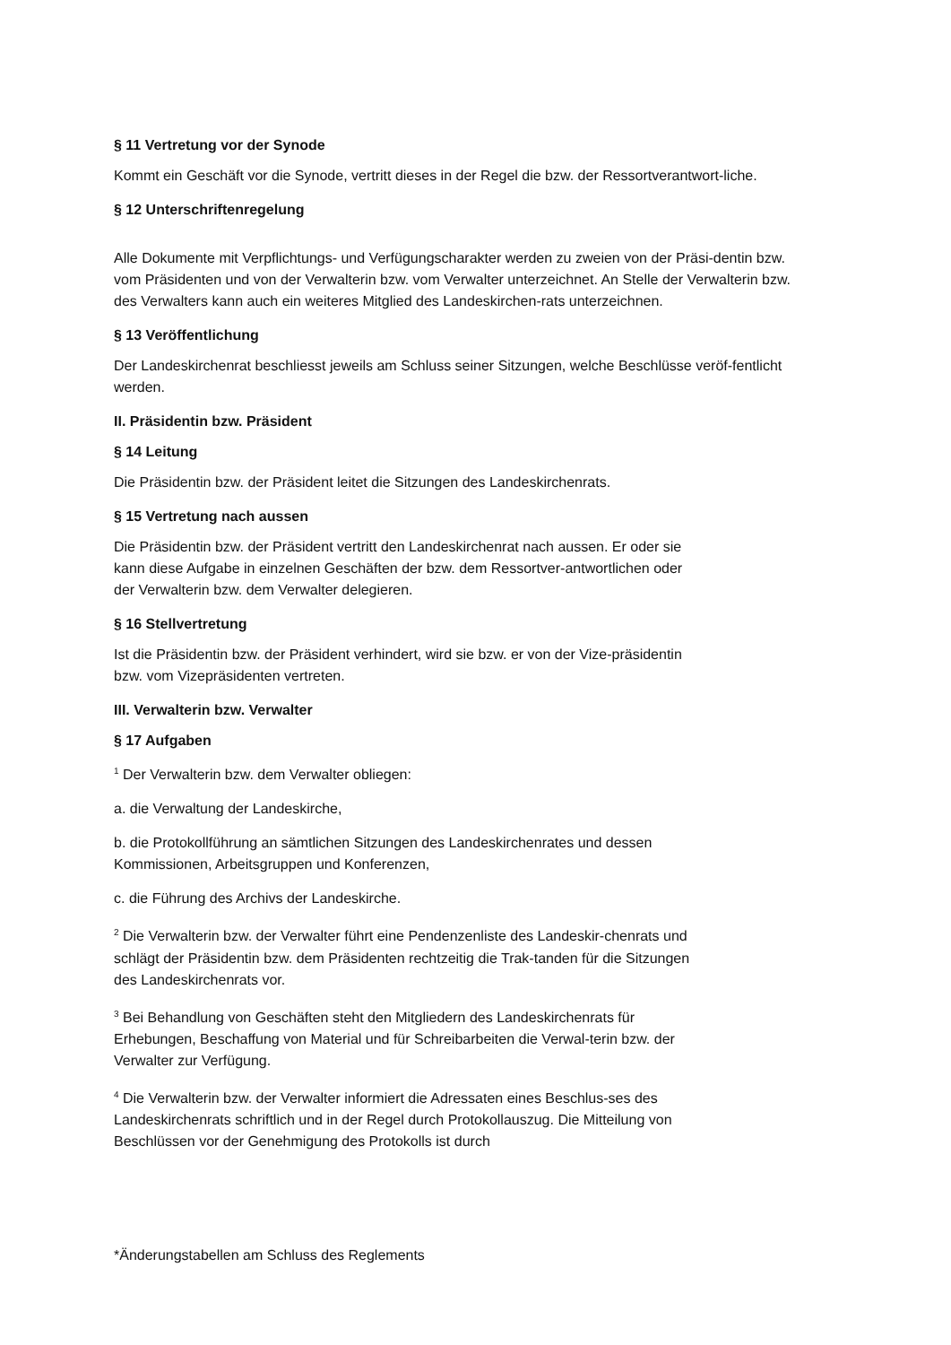§ 11 Vertretung vor der Synode
Kommt ein Geschäft vor die Synode, vertritt dieses in der Regel die bzw. der Ressortverantwort-liche.
§ 12 Unterschriftenregelung
Alle Dokumente mit Verpflichtungs- und Verfügungscharakter werden zu zweien von der Präsi-dentin bzw. vom Präsidenten und von der Verwalterin bzw. vom Verwalter unterzeichnet. An Stelle der Verwalterin bzw. des Verwalters kann auch ein weiteres Mitglied des Landeskirchen-rats unterzeichnen.
§ 13 Veröffentlichung
Der Landeskirchenrat beschliesst jeweils am Schluss seiner Sitzungen, welche Beschlüsse veröf-fentlicht werden.
II. Präsidentin bzw. Präsident
§ 14 Leitung
Die Präsidentin bzw. der Präsident leitet die Sitzungen des Landeskirchenrats.
§ 15 Vertretung nach aussen
Die Präsidentin bzw. der Präsident vertritt den Landeskirchenrat nach aussen. Er oder sie kann diese Aufgabe in einzelnen Geschäften der bzw. dem Ressortver-antwortlichen oder der Verwalterin bzw. dem Verwalter delegieren.
§ 16 Stellvertretung
Ist die Präsidentin bzw. der Präsident verhindert, wird sie bzw. er von der Vize-präsidentin bzw. vom Vizepräsidenten vertreten.
III. Verwalterin bzw. Verwalter
§ 17 Aufgaben
<sup>1</sup> Der Verwalterin bzw. dem Verwalter obliegen:
a. die Verwaltung der Landeskirche,
b. die Protokollführung an sämtlichen Sitzungen des Landeskirchenrates und dessen Kommissionen, Arbeitsgruppen und Konferenzen,
c. die Führung des Archivs der Landeskirche.
<sup>2</sup> Die Verwalterin bzw. der Verwalter führt eine Pendenzenliste des Landeskir-chenrats und schlägt der Präsidentin bzw. dem Präsidenten rechtzeitig die Trak-tanden für die Sitzungen des Landeskirchenrats vor.
<sup>3</sup> Bei Behandlung von Geschäften steht den Mitgliedern des Landeskirchenrats für Erhebungen, Beschaffung von Material und für Schreibarbeiten die Verwal-terin bzw. der Verwalter zur Verfügung.
<sup>4</sup> Die Verwalterin bzw. der Verwalter informiert die Adressaten eines Beschlus-ses des Landeskirchenrats schriftlich und in der Regel durch Protokollauszug. Die Mitteilung von Beschlüssen vor der Genehmigung des Protokolls ist durch
*Änderungstabellen am Schluss des Reglements